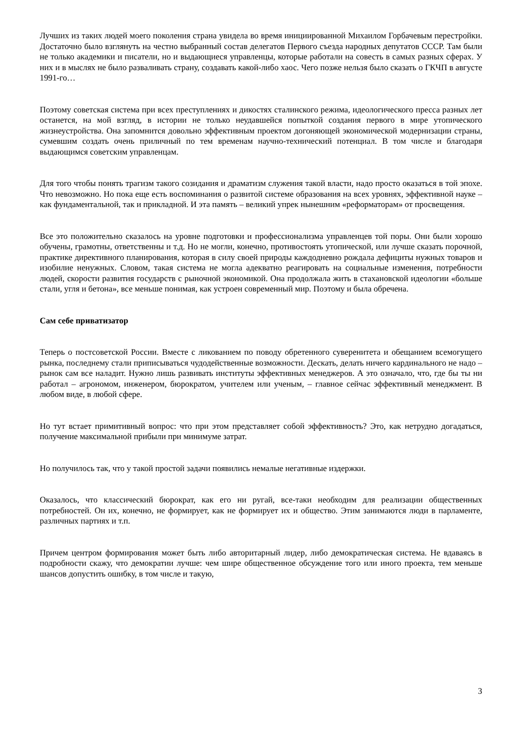Лучших из таких людей моего поколения страна увидела во время инициированной Михаилом Горбачевым перестройки. Достаточно было взглянуть на честно выбранный состав делегатов Первого съезда народных депутатов СССР. Там были не только академики и писатели, но и выдающиеся управленцы, которые работали на совесть в самых разных сферах. У них и в мыслях не было разваливать страну, создавать какой-либо хаос. Чего позже нельзя было сказать о ГКЧП в августе 1991-го…
Поэтому советская система при всех преступлениях и дикостях сталинского режима, идеологического пресса разных лет останется, на мой взгляд, в истории не только неудавшейся попыткой создания первого в мире утопического жизнеустройства. Она запомнится довольно эффективным проектом догоняющей экономической модернизации страны, сумевшим создать очень приличный по тем временам научно-технический потенциал. В том числе и благодаря выдающимся советским управленцам.
Для того чтобы понять трагизм такого созидания и драматизм служения такой власти, надо просто оказаться в той эпохе. Что невозможно. Но пока еще есть воспоминания о развитой системе образования на всех уровнях, эффективной науке – как фундаментальной, так и прикладной. И эта память – великий упрек нынешним «реформаторам» от просвещения.
Все это положительно сказалось на уровне подготовки и профессионализма управленцев той поры. Они были хорошо обучены, грамотны, ответственны и т.д. Но не могли, конечно, противостоять утопической, или лучше сказать порочной, практике директивного планирования, которая в силу своей природы каждодневно рождала дефициты нужных товаров и изобилие ненужных. Словом, такая система не могла адекватно реагировать на социальные изменения, потребности людей, скорости развития государств с рыночной экономикой. Она продолжала жить в стахановской идеологии «больше стали, угля и бетона», все меньше понимая, как устроен современный мир. Поэтому и была обречена.
Сам себе приватизатор
Теперь о постсоветской России. Вместе с ликованием по поводу обретенного суверенитета и обещанием всемогущего рынка, последнему стали приписываться чудодейственные возможности. Дескать, делать ничего кардинального не надо – рынок сам все наладит. Нужно лишь развивать институты эффективных менеджеров. А это означало, что, где бы ты ни работал – агрономом, инженером, бюрократом, учителем или ученым, – главное сейчас эффективный менеджмент. В любом виде, в любой сфере.
Но тут встает примитивный вопрос: что при этом представляет собой эффективность? Это, как нетрудно догадаться, получение максимальной прибыли при минимуме затрат.
Но получилось так, что у такой простой задачи появились немалые негативные издержки.
Оказалось, что классический бюрократ, как его ни ругай, все-таки необходим для реализации общественных потребностей. Он их, конечно, не формирует, как не формирует их и общество. Этим занимаются люди в парламенте, различных партиях и т.п.
Причем центром формирования может быть либо авторитарный лидер, либо демократическая система. Не вдаваясь в подробности скажу, что демократии лучше: чем шире общественное обсуждение того или иного проекта, тем меньше шансов допустить ошибку, в том числе и такую,
3